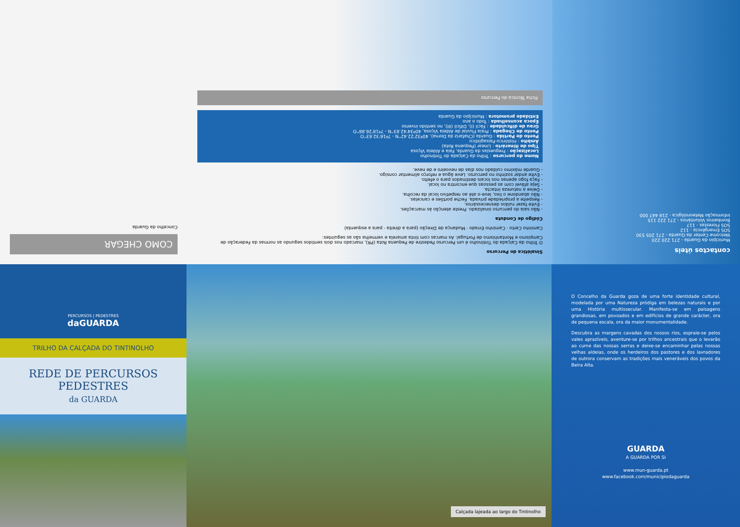contactos úteis
Município da Guarda - 271 220 220
Welcome Center da Guarda - 271 205 530
SOS Emergência - 112
SOS Florestas - 117
Bombeiros Voluntários - 271 222 115
Informação Meteorológica - 218 447 000
Sinalética do Percurso
O Trilho da Calçada do Tintinolho é um Percurso Pedestre de Pequena Rota (PR), marcado nos dois sentidos segundo as normas da Federação de Campismo e Montanhismo de Portugal. As marcas com tinta amarela e vermelha são as seguintes:
Caminho Certo · Caminho Errado · Mudança de Direção (para a direita · para a esquerda)
Código de Conduta
- Não saia do percurso sinalizado. Preste atenção às marcações.
- Evite fazer ruídos desnecessários.
- Respeite a propriedade privada. Feche portões e cancelas.
- Não abandone o lixo, leve-o até ao respetivo local da recolha.
- Deixe a natureza intacta.
- Seja afável com as pessoas que encontra no local.
- Faça fogo apenas nos locais destinados para o efeito.
- Evite andar sozinho no percurso. Leve água e reforço alimentar consigo.
- Guarde máximo cuidado nos dias de nevoeiro e de neve.
Nome do percurso : Trilho da Calçada do Tintinolho
Localização : Freguesias da Guarda, Faia e Aldeia Viçosa
Tipo de itinerário : Linear (Pequena Rota)
Âmbito : Histórico-Paisagístico
Ponto de Partida : Guarda (Chafariz da Dorna), 40º32'22.42''N - 7º16'32.63''O
Ponto de Chegada : Praia Fluvial de Aldeia Viçosa, 40º34'42.83''N - 7º18'26.88''O
Grau de dificuldade : Fácil (I), Difícil (III), no sentido inverso
Época aconselhada : Todo o ano
Entidade promotora : Município da Guarda
Ficha Técnica do Percurso
COMO CHEGAR
Concelho da Guarda
PERCURSOS | PEDESTRES
daGUARDA
TRILHO DA CALÇADA DO TINTINOLHO
REDE DE PERCURSOS PEDESTRES
da GUARDA
Calçada lajeada ao largo do Tintinolho
O Concelho da Guarda goza de uma forte identidade cultural, modelada por uma Natureza pródiga em belezas naturais e por uma História multissecular. Manifesta-se em paisagens grandiosas, em povoados e em edifícios de grande carácter, ora de pequena escala, ora da maior monumentalidade.
Descubra as margens cavadas dos nossos rios, espraie-se pelos vales aprazíveis, aventure-se por trilhos ancestrais que o levarão ao cume das nossas serras e deixe-se encaminhar pelas nossas velhas aldeias, onde os herdeiros dos pastores e dos lavradores de outrora conservam as tradições mais veneráveis dos povos da Beira Alta.
GUARDA
A GUARDA POR SI
www.mun-guarda.pt
www.facebook.com/municipiodaguarda